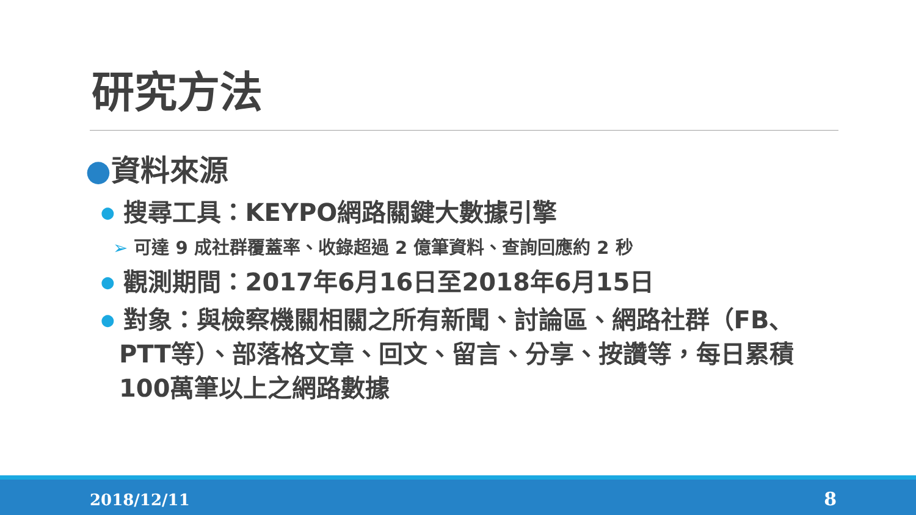研究方法
●資料來源
● 搜尋工具：KEYPO網路關鍵大數據引擎
➢ 可達 9 成社群覆蓋率、收錄超過 2 億筆資料、查詢回應約 2 秒
● 觀測期間：2017年6月16日至2018年6月15日
● 對象：與檢察機關相關之所有新聞、討論區、網路社群（FB、PTT等）、部落格文章、回文、留言、分享、按讚等，每日累積100萬筆以上之網路數據
2018/12/11 8